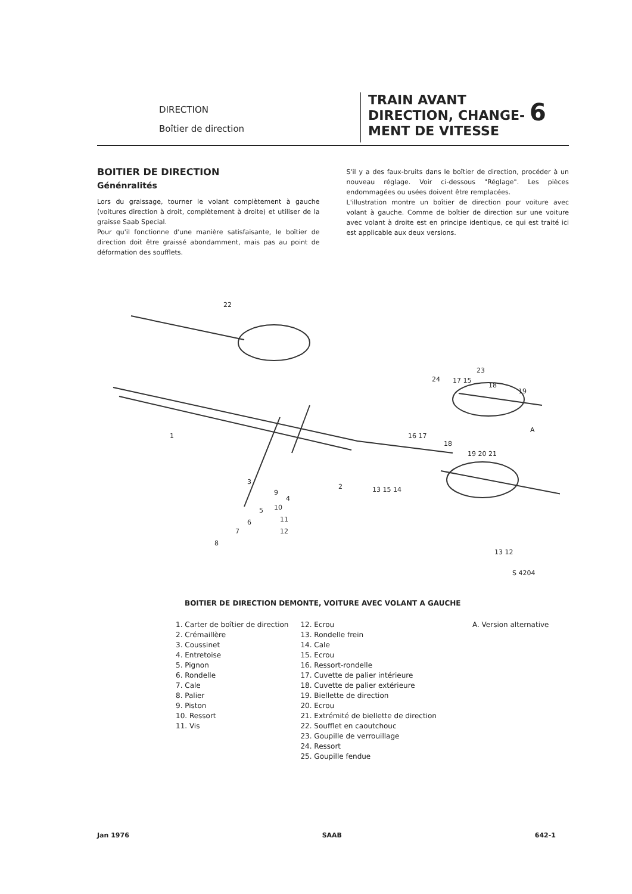DIRECTION
Boîtier de direction
TRAIN AVANT
DIRECTION, CHANGE-
MENT DE VITESSE
6
BOITIER DE DIRECTION
Génénralités
Lors du graissage, tourner le volant complètement à gauche (voitures direction à droit, complètement à droite) et utiliser de la graisse Saab Special.
Pour qu'il fonctionne d'une manière satisfaisante, le boîtier de direction doit être graissé abondamment, mais pas au point de déformation des soufflets.
S'il y a des faux-bruits dans le boîtier de direction, procéder à un nouveau réglage. Voir ci-dessous "Réglage". Les pièces endommagées ou usées doivent être remplacées.
L'illustration montre un boîtier de direction pour voiture avec volant à gauche. Comme de boîtier de direction sur une voiture avec volant à droite est en principe identique, ce qui est traité ici est applicable aux deux versions.
22
1
2
3
9
10
11
12
4
5
6
7
8
23
24
17 15
18
19
A
16 17
18
19 20 21
13 15 14
13 12
S 4204
BOITIER DE DIRECTION DEMONTE, VOITURE AVEC VOLANT A GAUCHE
1. Carter de boîtier de direction
2. Crémaillère
3. Coussinet
4. Entretoise
5. Pignon
6. Rondelle
7. Cale
8. Palier
9. Piston
10. Ressort
11. Vis
12. Ecrou
13. Rondelle frein
14. Cale
15. Ecrou
16. Ressort-rondelle
17. Cuvette de palier intérieure
18. Cuvette de palier extérieure
19. Biellette de direction
20. Ecrou
21. Extrémité de biellette de direction
22. Soufflet en caoutchouc
23. Goupille de verrouillage
24. Ressort
25. Goupille fendue
A. Version alternative
Jan 1976 SAAB 642-1